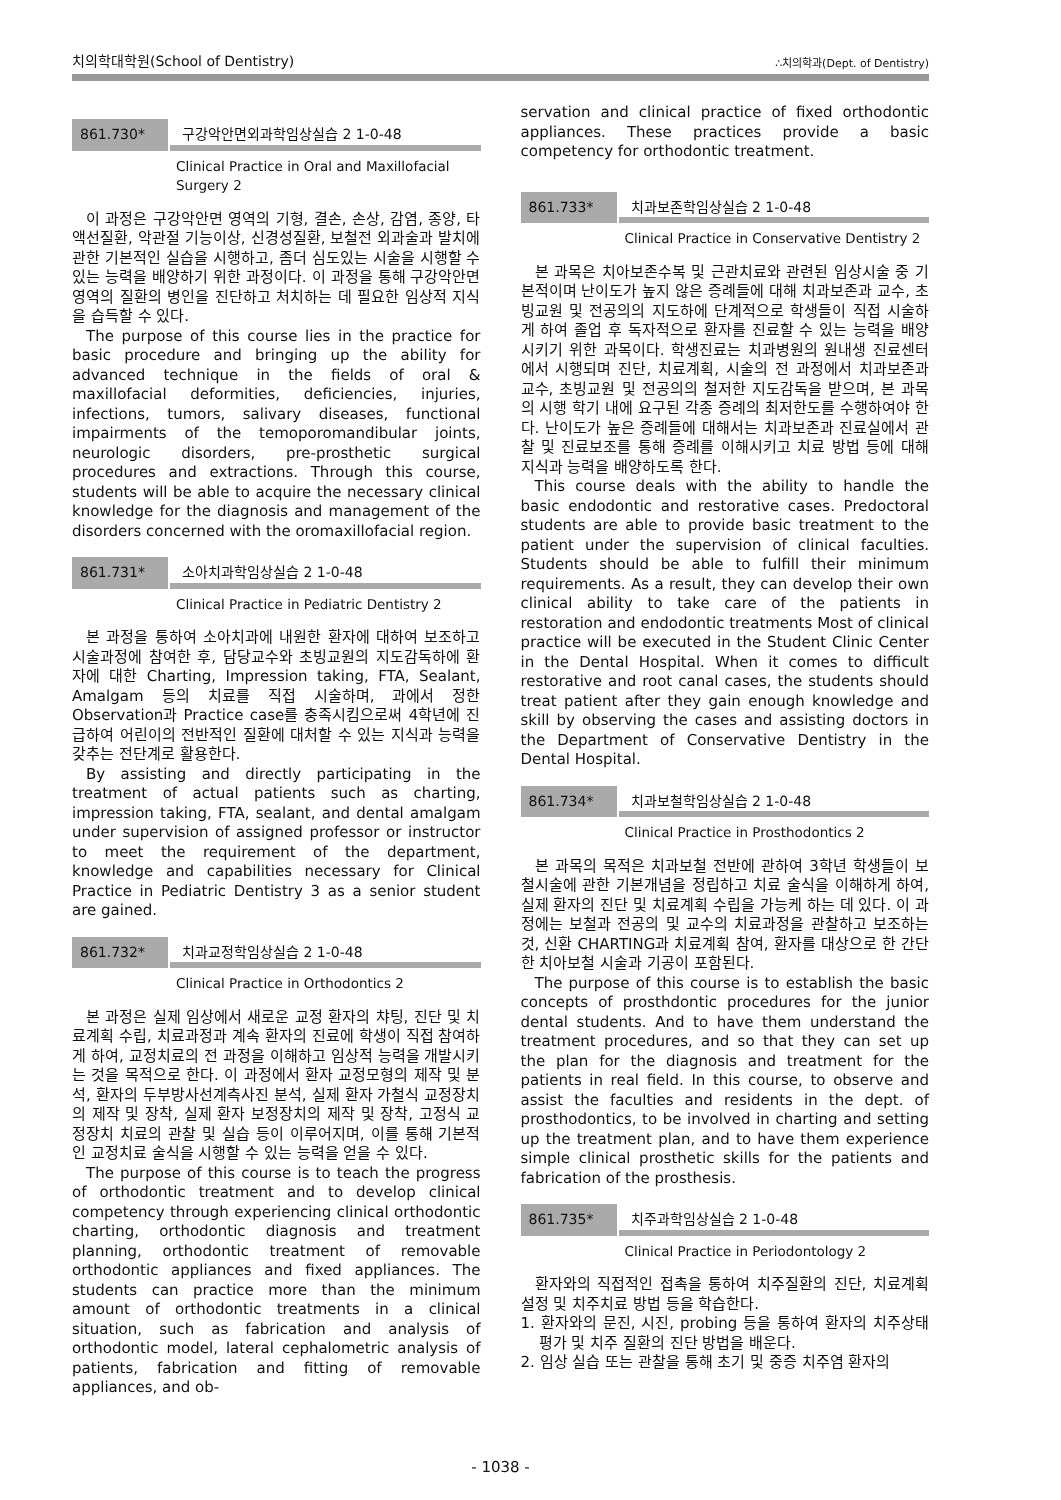치의학대학원(School of Dentistry) ∴치의학과(Dept. of Dentistry)
861.730* 구강악안면외과학임상실습 2 1-0-48
Clinical Practice in Oral and Maxillofacial Surgery 2
이 과정은 구강악안면 영역의 기형, 결손, 손상, 감염, 종양, 타액선질환, 악관절 기능이상, 신경성질환, 보철전 외과술과 발치에 관한 기본적인 실습을 시행하고, 좀더 심도있는 시술을 시행할 수 있는 능력을 배양하기 위한 과정이다. 이 과정을 통해 구강악안면영역의 질환의 병인을 진단하고 처치하는 데 필요한 임상적 지식을 습득할 수 있다.
The purpose of this course lies in the practice for basic procedure and bringing up the ability for advanced technique in the fields of oral & maxillofacial deformities, deficiencies, injuries, infections, tumors, salivary diseases, functional impairments of the temoporomandibular joints, neurologic disorders, pre-prosthetic surgical procedures and extractions. Through this course, students will be able to acquire the necessary clinical knowledge for the diagnosis and management of the disorders concerned with the oromaxillofacial region.
861.731* 소아치과학임상실습 2 1-0-48
Clinical Practice in Pediatric Dentistry 2
본 과정을 통하여 소아치과에 내원한 환자에 대하여 보조하고 시술과정에 참여한 후, 담당교수와 초빙교원의 지도감독하에 환자에 대한 Charting, Impression taking, FTA, Sealant, Amalgam 등의 치료를 직접 시술하며, 과에서 정한 Observation과 Practice case를 충족시킴으로써 4학년에 진급하여 어린이의 전반적인 질환에 대처할 수 있는 지식과 능력을 갖추는 전단계로 활용한다.
By assisting and directly participating in the treatment of actual patients such as charting, impression taking, FTA, sealant, and dental amalgam under supervision of assigned professor or instructor to meet the requirement of the department, knowledge and capabilities necessary for Clinical Practice in Pediatric Dentistry 3 as a senior student are gained.
861.732* 치과교정학임상실습 2 1-0-48
Clinical Practice in Orthodontics 2
본 과정은 실제 임상에서 새로운 교정 환자의 챠팅, 진단 및 치료계획 수립, 치료과정과 계속 환자의 진료에 학생이 직접 참여하게 하여, 교정치료의 전 과정을 이해하고 임상적 능력을 개발시키는 것을 목적으로 한다. 이 과정에서 환자 교정모형의 제작 및 분석, 환자의 두부방사선계측사진 분석, 실제 환자 가철식 교정장치의 제작 및 장착, 실제 환자 보정장치의 제작 및 장착, 고정식 교정장치 치료의 관찰 및 실습 등이 이루어지며, 이를 통해 기본적인 교정치료 술식을 시행할 수 있는 능력을 얻을 수 있다.
The purpose of this course is to teach the progress of orthodontic treatment and to develop clinical competency through experiencing clinical orthodontic charting, orthodontic diagnosis and treatment planning, orthodontic treatment of removable orthodontic appliances and fixed appliances. The students can practice more than the minimum amount of orthodontic treatments in a clinical situation, such as fabrication and analysis of orthodontic model, lateral cephalometric analysis of patients, fabrication and fitting of removable appliances, and ob-
servation and clinical practice of fixed orthodontic appliances. These practices provide a basic competency for orthodontic treatment.
861.733* 치과보존학임상실습 2 1-0-48
Clinical Practice in Conservative Dentistry 2
본 과목은 치아보존수복 및 근관치료와 관련된 임상시술 중 기본적이며 난이도가 높지 않은 증례들에 대해 치과보존과 교수, 초빙교원 및 전공의의 지도하에 단계적으로 학생들이 직접 시술하게 하여 졸업 후 독자적으로 환자를 진료할 수 있는 능력을 배양시키기 위한 과목이다. 학생진료는 치과병원의 원내생 진료센터에서 시행되며 진단, 치료계획, 시술의 전 과정에서 치과보존과 교수, 초빙교원 및 전공의의 철저한 지도감독을 받으며, 본 과목의 시행 학기 내에 요구된 각종 증례의 최저한도를 수행하여야 한다. 난이도가 높은 증례들에 대해서는 치과보존과 진료실에서 관찰 및 진료보조를 통해 증례를 이해시키고 치료 방법 등에 대해 지식과 능력을 배양하도록 한다.
This course deals with the ability to handle the basic endodontic and restorative cases. Predoctoral students are able to provide basic treatment to the patient under the supervision of clinical faculties. Students should be able to fulfill their minimum requirements. As a result, they can develop their own clinical ability to take care of the patients in restoration and endodontic treatments Most of clinical practice will be executed in the Student Clinic Center in the Dental Hospital. When it comes to difficult restorative and root canal cases, the students should treat patient after they gain enough knowledge and skill by observing the cases and assisting doctors in the Department of Conservative Dentistry in the Dental Hospital.
861.734* 치과보철학임상실습 2 1-0-48
Clinical Practice in Prosthodontics 2
본 과목의 목적은 치과보철 전반에 관하여 3학년 학생들이 보철시술에 관한 기본개념을 정립하고 치료 술식을 이해하게 하여, 실제 환자의 진단 및 치료계획 수립을 가능케 하는 데 있다. 이 과정에는 보철과 전공의 및 교수의 치료과정을 관찰하고 보조하는 것, 신환 CHARTING과 치료계획 참여, 환자를 대상으로 한 간단한 치아보철 시술과 기공이 포함된다.
The purpose of this course is to establish the basic concepts of prosthdontic procedures for the junior dental students. And to have them understand the treatment procedures, and so that they can set up the plan for the diagnosis and treatment for the patients in real field. In this course, to observe and assist the faculties and residents in the dept. of prosthodontics, to be involved in charting and setting up the treatment plan, and to have them experience simple clinical prosthetic skills for the patients and fabrication of the prosthesis.
861.735* 치주과학임상실습 2 1-0-48
Clinical Practice in Periodontology 2
환자와의 직접적인 접촉을 통하여 치주질환의 진단, 치료계획 설정 및 치주치료 방법 등을 학습한다.
1. 환자와의 문진, 시진, probing 등을 통하여 환자의 치주상태 평가 및 치주 질환의 진단 방법을 배운다.
2. 임상 실습 또는 관찰을 통해 초기 및 중증 치주염 환자의
- 1038 -